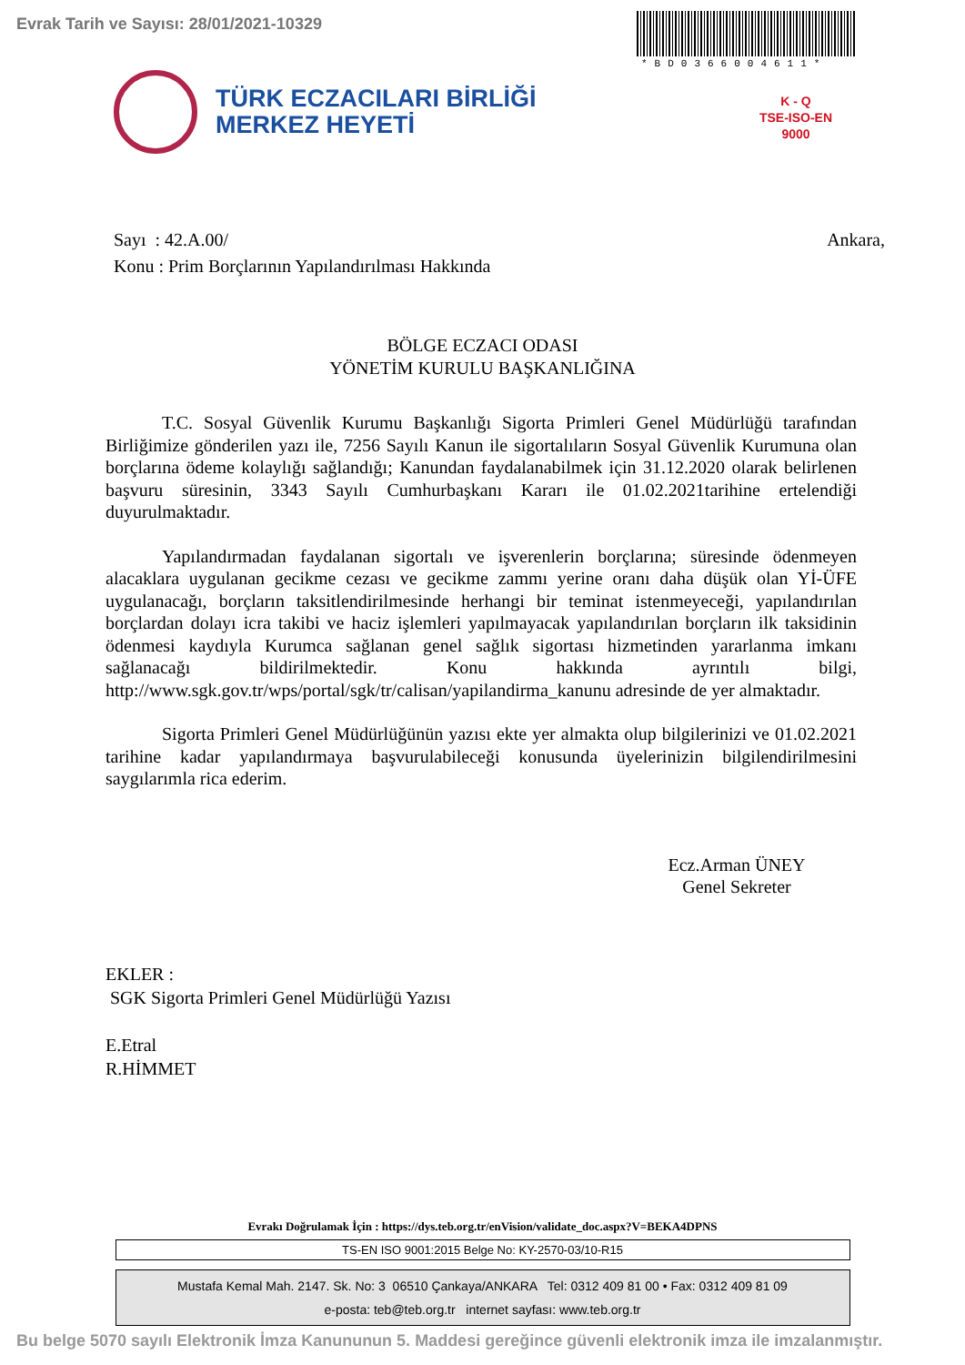Evrak Tarih ve Sayısı: 28/01/2021-10329
*BD0366004611*
TÜRK ECZACILARI BİRLİĞİ
MERKEZ HEYETİ
K - Q
TSE-ISO-EN
9000
Sayı : 42.A.00/ Ankara,
Konu : Prim Borçlarının Yapılandırılması Hakkında
BÖLGE ECZACI ODASI
YÖNETİM KURULU BAŞKANLIĞINA
T.C. Sosyal Güvenlik Kurumu Başkanlığı Sigorta Primleri Genel Müdürlüğü tarafından Birliğimize gönderilen yazı ile, 7256 Sayılı Kanun ile sigortalıların Sosyal Güvenlik Kurumuna olan borçlarına ödeme kolaylığı sağlandığı; Kanundan faydalanabilmek için 31.12.2020 olarak belirlenen başvuru süresinin, 3343 Sayılı Cumhurbaşkanı Kararı ile 01.02.2021tarihine ertelendiği duyurulmaktadır.
Yapılandırmadan faydalanan sigortalı ve işverenlerin borçlarına; süresinde ödenmeyen alacaklara uygulanan gecikme cezası ve gecikme zammı yerine oranı daha düşük olan Yİ-ÜFE uygulanacağı, borçların taksitlendirilmesinde herhangi bir teminat istenmeyeceği, yapılandırılan borçlardan dolayı icra takibi ve haciz işlemleri yapılmayacak yapılandırılan borçların ilk taksidinin ödenmesi kaydıyla Kurumca sağlanan genel sağlık sigortası hizmetinden yararlanma imkanı sağlanacağı bildirilmektedir. Konu hakkında ayrıntılı bilgi, http://www.sgk.gov.tr/wps/portal/sgk/tr/calisan/yapilandirma_kanunu adresinde de yer almaktadır.
Sigorta Primleri Genel Müdürlüğünün yazısı ekte yer almakta olup bilgilerinizi ve 01.02.2021 tarihine kadar yapılandırmaya başvurulabileceği konusunda üyelerinizin bilgilendirilmesini saygılarımla rica ederim.
Ecz.Arman ÜNEY
Genel Sekreter
EKLER :
SGK Sigorta Primleri Genel Müdürlüğü Yazısı
E.Etral
R.HİMMET
Evrakı Doğrulamak İçin : https://dys.teb.org.tr/enVision/validate_doc.aspx?V=BEKA4DPNS
TS-EN ISO 9001:2015 Belge No: KY-2570-03/10-R15
Mustafa Kemal Mah. 2147. Sk. No: 3 06510 Çankaya/ANKARA Tel: 0312 409 81 00 • Fax: 0312 409 81 09
e-posta: teb@teb.org.tr internet sayfası: www.teb.org.tr
Bu belge 5070 sayılı Elektronik İmza Kanununun 5. Maddesi gereğince güvenli elektronik imza ile imzalanmıştır.